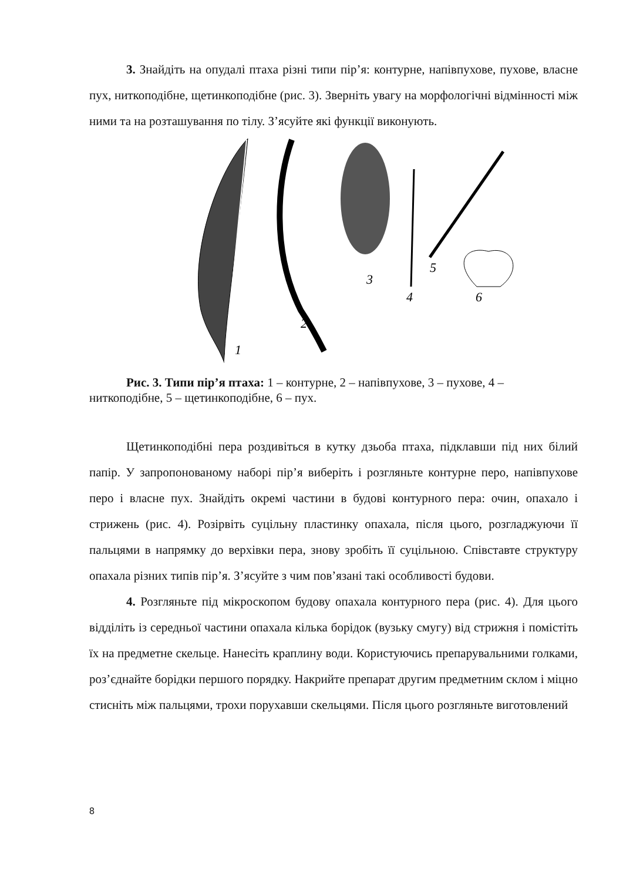3. Знайдіть на опудалі птаха різні типи пір’я: контурне, напівпухове, пухове, власне пух, ниткоподібне, щетинкоподібне (рис. 3). Зверніть увагу на морфологічні відмінності між ними та на розташування по тілу. З’ясуйте які функції виконують.
1
2
3
4
5
6
Рис. 3. Типи пір’я птаха: 1 – контурне, 2 – напівпухове, 3 – пухове, 4 – ниткоподібне, 5 – щетинкоподібне, 6 – пух.
Щетинкоподібні пера роздивіться в кутку дзьоба птаха, підклавши під них білий папір. У запропонованому наборі пір’я виберіть і розгляньте контурне перо, напівпухове перо і власне пух. Знайдіть окремі частини в будові контурного пера: очин, опахало і стрижень (рис. 4). Розірвіть суцільну пластинку опахала, після цього, розгладжуючи її пальцями в напрямку до верхівки пера, знову зробіть її суцільною. Співставте структуру опахала різних типів пір’я. З’ясуйте з чим пов’язані такі особливості будови.
4. Розгляньте під мікроскопом будову опахала контурного пера (рис. 4). Для цього відділіть із середньої частини опахала кілька борідок (вузьку смугу) від стрижня і помістіть їх на предметне скельце. Нанесіть краплину води. Користуючись препарувальними голками, роз’єднайте борідки першого порядку. Накрийте препарат другим предметним склом і міцно стисніть між пальцями, трохи порухавши скельцями. Після цього розгляньте виготовлений
8